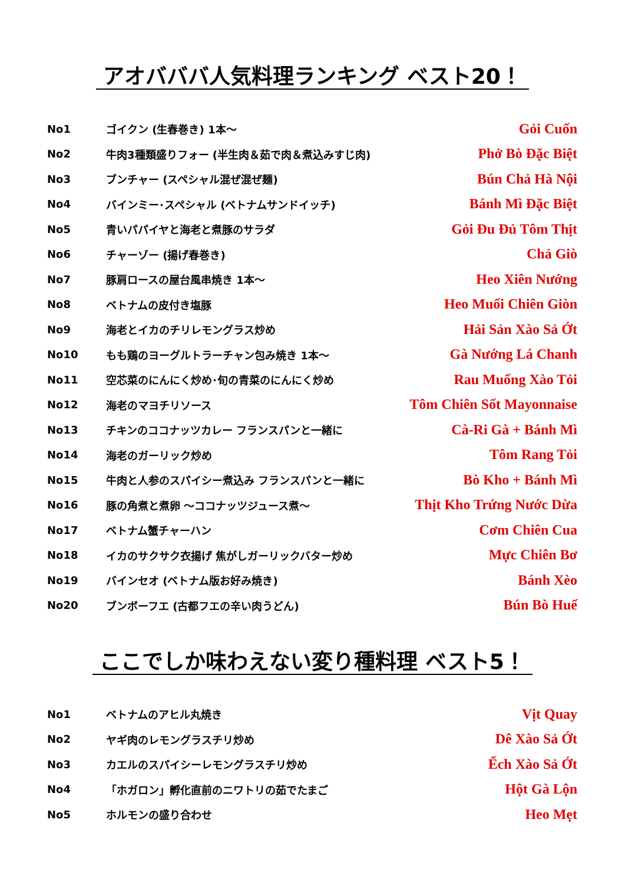アオバババ人気料理ランキング ベスト20！
| No1 | ゴイクン (生春巻き) 1本～ | Gỏi Cuốn |
| No2 | 牛肉3種類盛りフォー (半生肉＆茹で肉＆煮込みすじ肉) | Phở Bò Đặc Biệt |
| No3 | ブンチャー (スペシャル混ぜ混ぜ麺) | Bún Chả Hà Nội |
| No4 | バインミー･スペシャル (ベトナムサンドイッチ) | Bánh Mì Đặc Biệt |
| No5 | 青いパパイヤと海老と煮豚のサラダ | Gỏi Đu Đủ Tôm Thịt |
| No6 | チャーゾー (揚げ春巻き) | Chả Giò |
| No7 | 豚肩ロースの屋台風串焼き 1本～ | Heo Xiên Nướng |
| No8 | ベトナムの皮付き塩豚 | Heo Muối Chiên Giòn |
| No9 | 海老とイカのチリレモングラス炒め | Hải Sản Xào Sả Ớt |
| No10 | もも鶏のヨーグルトラーチャン包み焼き 1本～ | Gà Nướng Lá Chanh |
| No11 | 空芯菜のにんにく炒め･旬の青菜のにんにく炒め | Rau Muống Xào Tỏi |
| No12 | 海老のマヨチリソース | Tôm Chiên Sốt Mayonnaise |
| No13 | チキンのココナッツカレー フランスパンと一緒に | Cà-Ri Gà + Bánh Mì |
| No14 | 海老のガーリック炒め | Tôm Rang Tỏi |
| No15 | 牛肉と人参のスパイシー煮込み フランスパンと一緒に | Bò Kho + Bánh Mì |
| No16 | 豚の角煮と煮卵 ～ココナッツジュース煮～ | Thịt Kho Trứng Nước Dừa |
| No17 | ベトナム蟹チャーハン | Cơm Chiên Cua |
| No18 | イカのサクサク衣揚げ 焦がしガーリックバター炒め | Mực Chiên Bơ |
| No19 | バインセオ (ベトナム版お好み焼き) | Bánh Xèo |
| No20 | ブンボーフエ (古都フエの辛い肉うどん) | Bún Bò Huế |
ここでしか味わえない変り種料理 ベスト5！
| No1 | ベトナムのアヒル丸焼き | Vịt Quay |
| No2 | ヤギ肉のレモングラスチリ炒め | Dê Xào Sả Ớt |
| No3 | カエルのスパイシーレモングラスチリ炒め | Ếch Xào Sả Ớt |
| No4 | 「ホガロン」孵化直前のニワトリの茹でたまご | Hột Gà Lộn |
| No5 | ホルモンの盛り合わせ | Heo Mẹt |